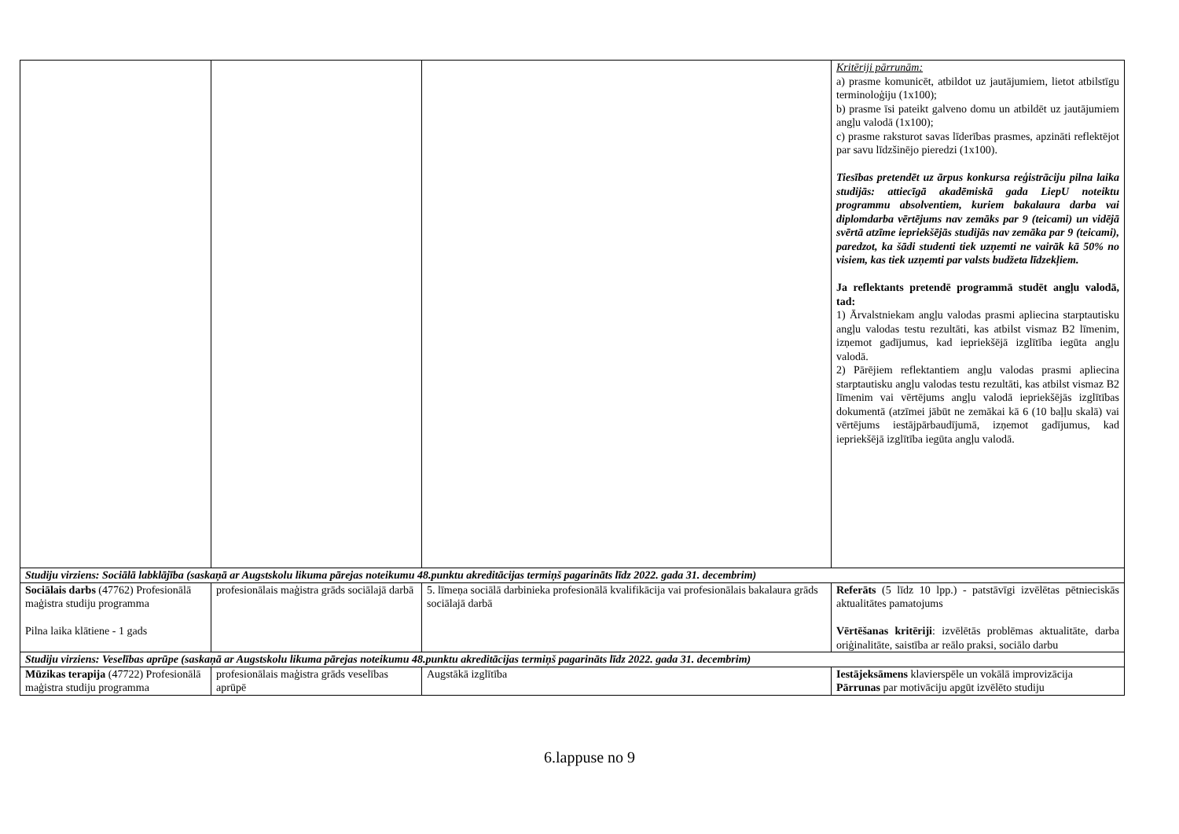| | | | Kritēriji pārrunām: a) prasme komunicēt, atbildot uz jautājumiem, lietot atbilstīgu terminoloģiju (1x100); b) prasme īsi pateikt galveno domu un atbildēt uz jautājumiem angļu valodā (1x100); c) prasme raksturot savas līderības prasmes, apzināti reflektējot par savu līdzšinējo pieredzi (1x100). Tiesības pretendēt uz ārpus konkursa reģistrāciju pilna laika studijās: attiecīgā akadēmiskā gada LiepU noteiktu programmu absolventiem, kuriem bakalaura darba vai diplomdarba vērtējums nav zemāks par 9 (teicami) un vidējā svērtā atzīme iepriekšējās studijās nav zemāka par 9 (teicami), paredzot, ka šādi studenti tiek uzņemti ne vairāk kā 50% no visiem, kas tiek uzņemti par valsts budžeta līdzekļiem. Ja reflektants pretendē programmā studēt angļu valodā, tad: 1) Ārvalstniekam angļu valodas prasmi apliecina starptautisku angļu valodas testu rezultāti, kas atbilst vismaz B2 līmenim, izņemot gadījumus, kad iepriekšējā izglītība iegūta angļu valodā. 2) Pārējiem reflektantiem angļu valodas prasmi apliecina starptautisku angļu valodas testu rezultāti, kas atbilst vismaz B2 līmenim vai vērtējums angļu valodā iepriekšējās izglītības dokumentā (atzīmei jābūt ne zemākai kā 6 (10 baļļu skalā) vai vērtējums iestājpārbaudījumā, izņemot gadījumus, kad iepriekšējā izglītība iegūta angļu valodā. |
| Studiju virziens: Sociālā labklājība (saskaņā ar Augstskolu likuma pārejas noteikumu 48.punktu akreditācijas termiņš pagarināts līdz 2022. gada 31. decembrim) | | | |
| Sociālais darbs (47762) Profesionālā maģistra studiju programma Pilna laika klātiene - 1 gads | profesionālais maģistra grāds sociālajā darbā | 5. līmeņa sociālā darbinieka profesionālā kvalifikācija vai profesionālais bakalaura grāds sociālajā darbā | Referāts (5 līdz 10 lpp.) - patstāvīgi izvēlētas pētnieciskās aktualitātes pamatojums Vērtēšanas kritēriji : izvēlētās problēmas aktualitāte, darba oriģinalitāte, saistība ar reālo praksi, sociālo darbu |
| Studiju virziens: Veselības aprūpe (saskaņā ar Augstskolu likuma pārejas noteikumu 48.punktu akreditācijas termiņš pagarināts līdz 2022. gada 31. decembrim) | | | |
| Mūzikas terapija (47722) Profesionālā maģistra studiju programma | profesionālais maģistra grāds veselības aprūpē | Augstākā izglītība | Iestājeksāmens klavierspēle un vokālā improvizācija Pārrunas par motivāciju apgūt izvēlēto studiju |
6.lappuse no 9